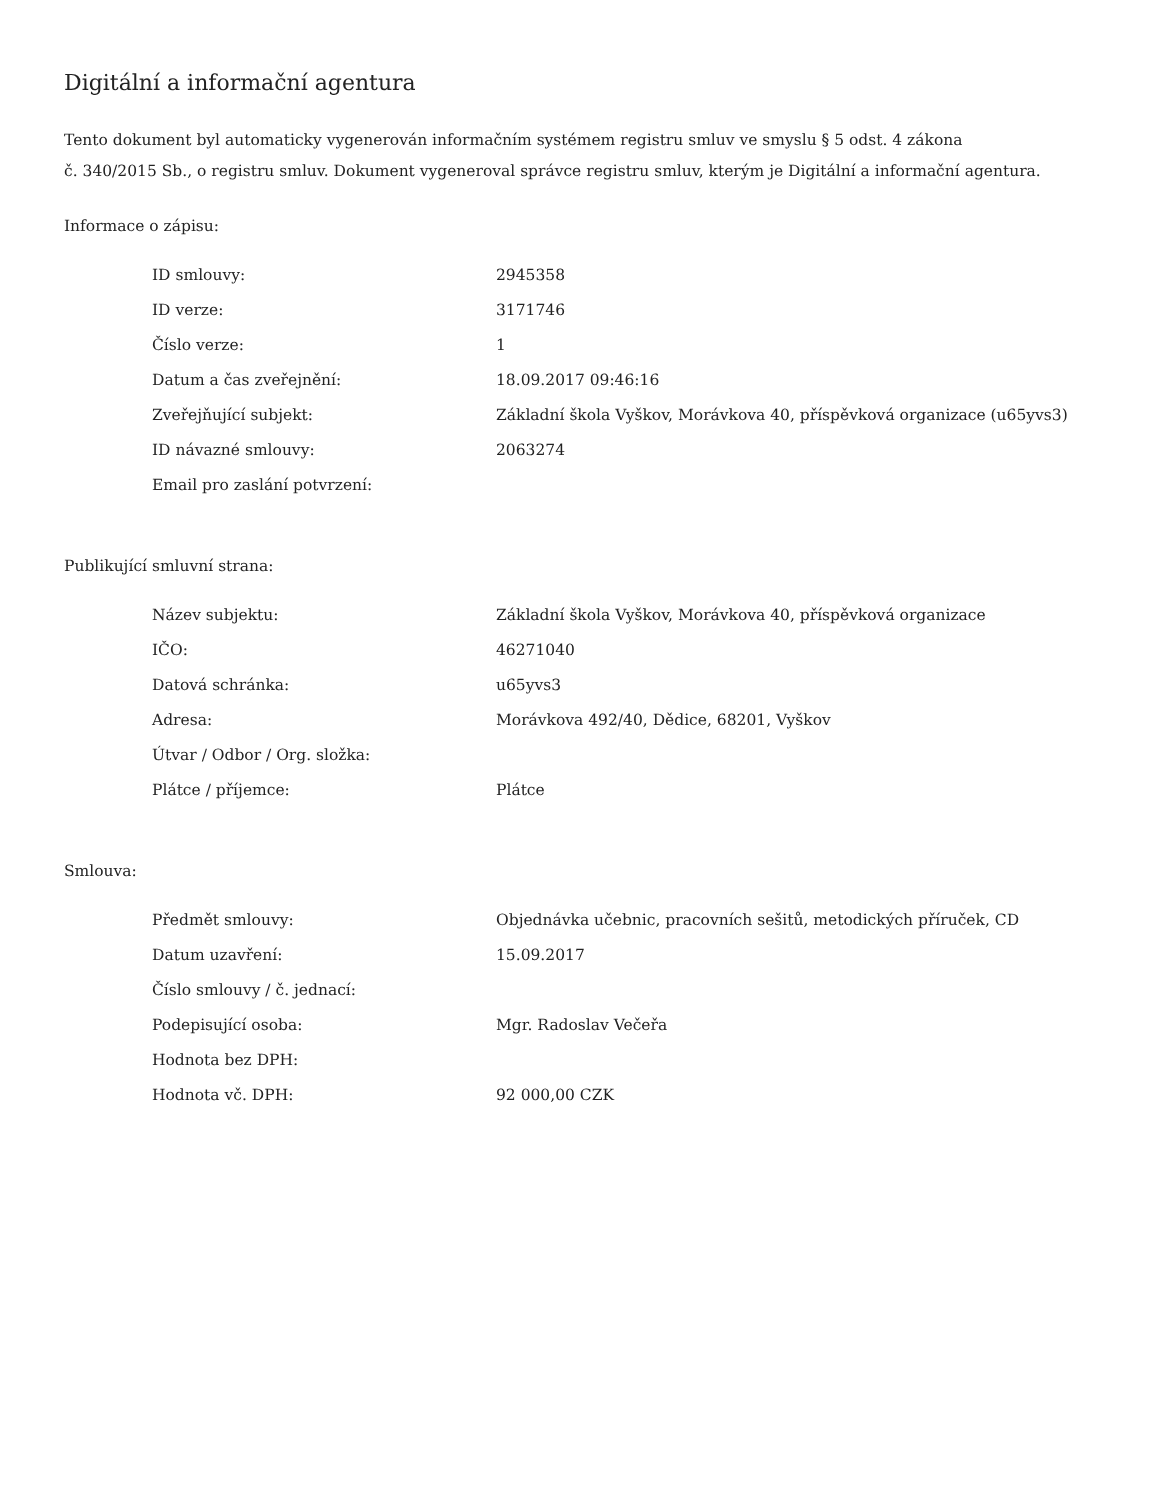Digitální a informační agentura
Tento dokument byl automaticky vygenerován informačním systémem registru smluv ve smyslu § 5 odst. 4 zákona
č. 340/2015 Sb., o registru smluv. Dokument vygeneroval správce registru smluv, kterým je Digitální a informační agentura.
Informace o zápisu:
| ID smlouvy: | 2945358 |
| ID verze: | 3171746 |
| Číslo verze: | 1 |
| Datum a čas zveřejnění: | 18.09.2017 09:46:16 |
| Zveřejňující subjekt: | Základní škola Vyškov, Morávkova 40, příspěvková organizace (u65yvs3) |
| ID návazné smlouvy: | 2063274 |
| Email pro zaslání potvrzení: | |
Publikující smluvní strana:
| Název subjektu: | Základní škola Vyškov, Morávkova 40, příspěvková organizace |
| IČO: | 46271040 |
| Datová schránka: | u65yvs3 |
| Adresa: | Morávkova 492/40, Dědice, 68201, Vyškov |
| Útvar / Odbor / Org. složka: | |
| Plátce / příjemce: | Plátce |
Smlouva:
| Předmět smlouvy: | Objednávka učebnic, pracovních sešitů, metodických příruček, CD |
| Datum uzavření: | 15.09.2017 |
| Číslo smlouvy / č. jednací: | |
| Podepisující osoba: | Mgr. Radoslav Večeřa |
| Hodnota bez DPH: | |
| Hodnota vč. DPH: | 92 000,00 CZK |